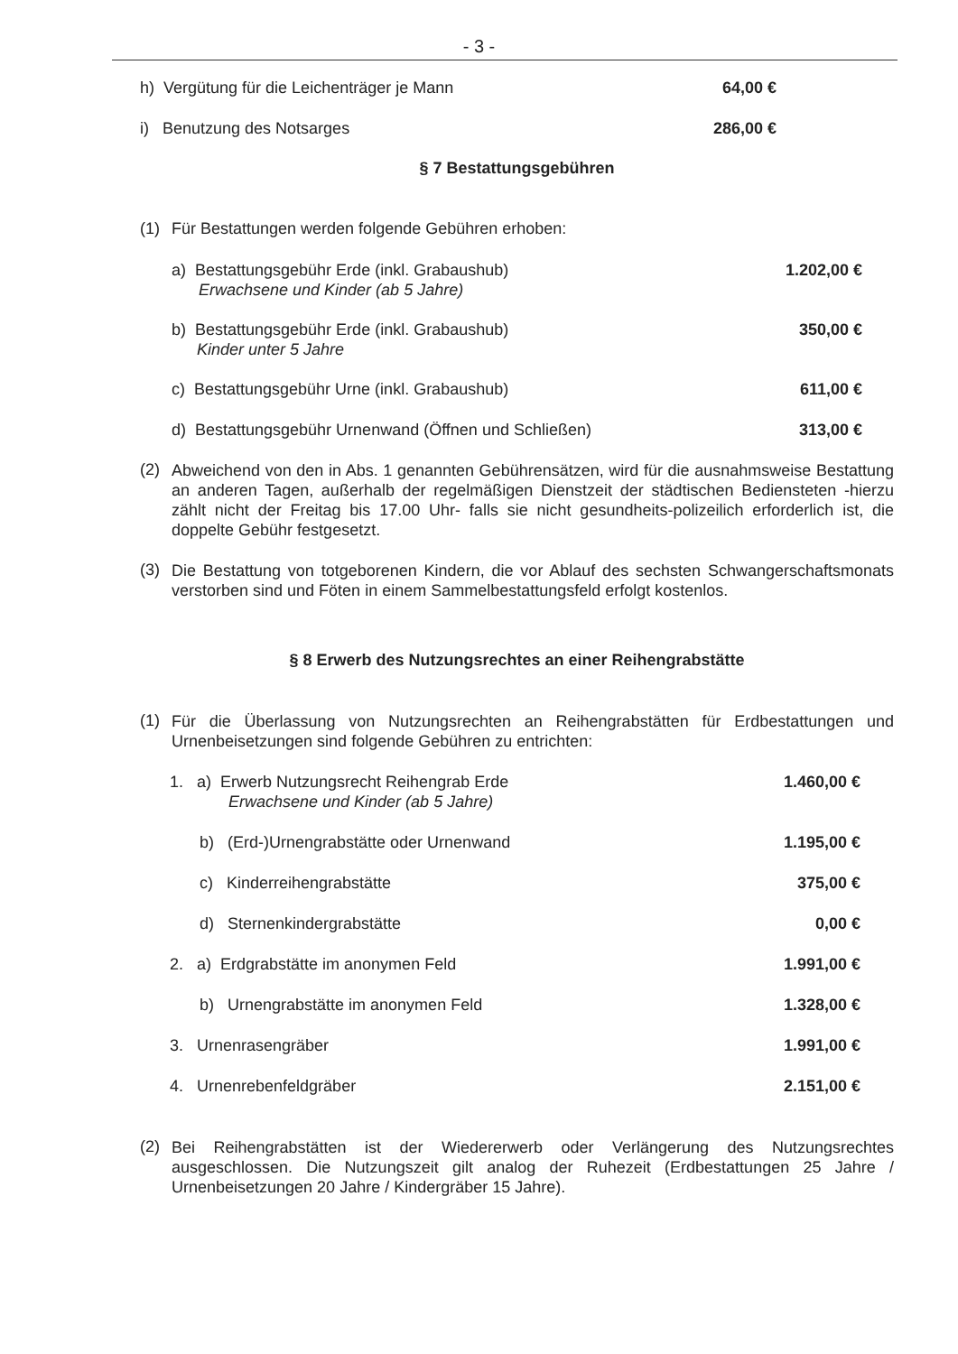- 3 -
h) Vergütung für die Leichenträger je Mann 64,00 €
i) Benutzung des Notsarges 286,00 €
§ 7 Bestattungsgebühren
(1) Für Bestattungen werden folgende Gebühren erhoben:
a) Bestattungsgebühr Erde (inkl. Grabaushub)
Erwachsene und Kinder (ab 5 Jahre) 1.202,00 €
b) Bestattungsgebühr Erde (inkl. Grabaushub)
Kinder unter 5 Jahre 350,00 €
c) Bestattungsgebühr Urne (inkl. Grabaushub) 611,00 €
d) Bestattungsgebühr Urnenwand (Öffnen und Schließen) 313,00 €
(2)
Abweichend von den in Abs. 1 genannten Gebührensätzen, wird für die ausnahmsweise Bestattung an anderen Tagen, außerhalb der regelmäßigen Dienstzeit der städtischen Bediensteten -hierzu zählt nicht der Freitag bis 17.00 Uhr- falls sie nicht gesundheits-polizeilich erforderlich ist, die doppelte Gebühr festgesetzt.
(3)
Die Bestattung von totgeborenen Kindern, die vor Ablauf des sechsten Schwangerschaftsmonats verstorben sind und Föten in einem Sammelbestattungsfeld erfolgt kostenlos.
§ 8 Erwerb des Nutzungsrechtes an einer Reihengrabstätte
(1)
Für die Überlassung von Nutzungsrechten an Reihengrabstätten für Erdbestattungen und Urnenbeisetzungen sind folgende Gebühren zu entrichten:
1. a) Erwerb Nutzungsrecht Reihengrab Erde
Erwachsene und Kinder (ab 5 Jahre) 1.460,00 €
b) (Erd-)Urnengrabstätte oder Urnenwand 1.195,00 €
c) Kinderreihengrabstätte 375,00 €
d) Sternenkindergrabstätte 0,00 €
2. a) Erdgrabstätte im anonymen Feld 1.991,00 €
b) Urnengrabstätte im anonymen Feld 1.328,00 €
3. Urnenrasengräber 1.991,00 €
4. Urnenrebenfeldgräber 2.151,00 €
(2)
Bei Reihengrabstätten ist der Wiedererwerb oder Verlängerung des Nutzungsrechtes ausgeschlossen. Die Nutzungszeit gilt analog der Ruhezeit (Erdbestattungen 25 Jahre / Urnenbeisetzungen 20 Jahre / Kindergräber 15 Jahre).